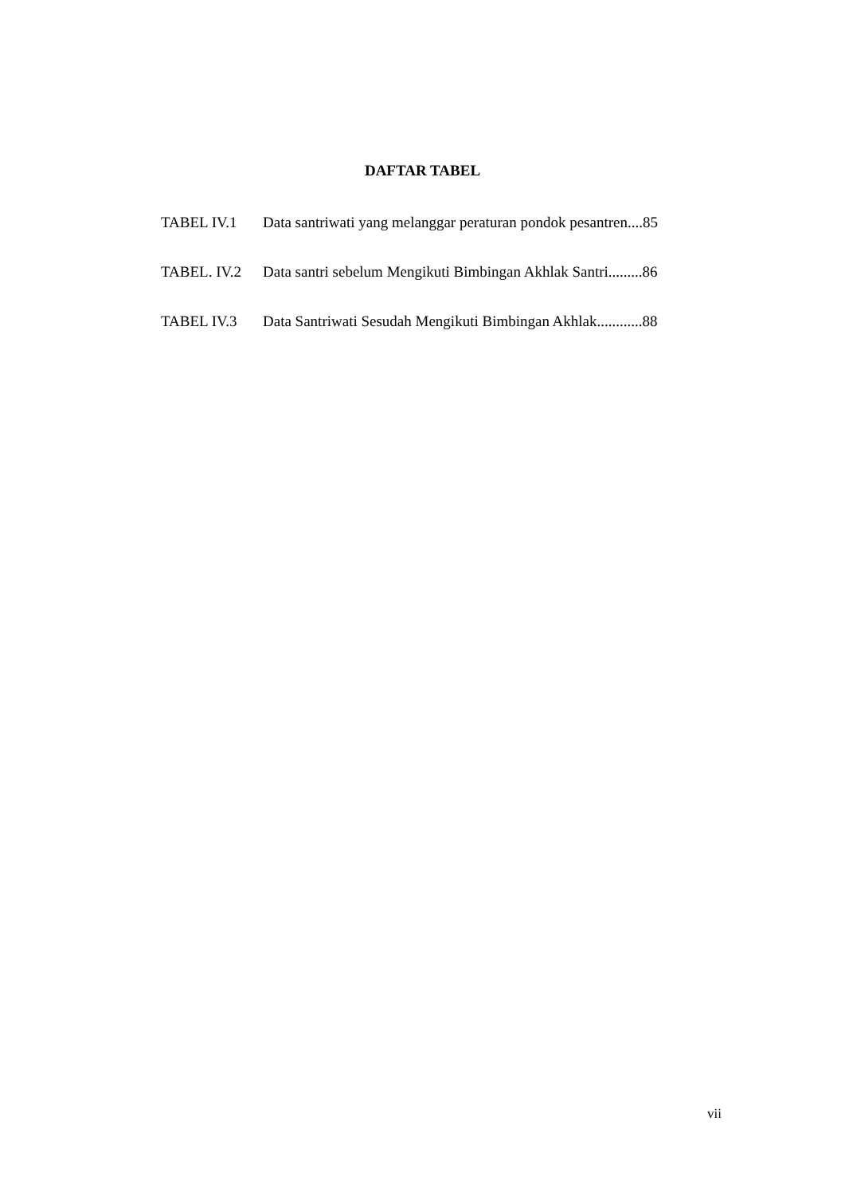DAFTAR TABEL
TABEL IV.1 Data santriwati yang melanggar peraturan pondok pesantren....85
TABEL. IV.2 Data santri sebelum Mengikuti Bimbingan Akhlak Santri.........86
TABEL IV.3 Data Santriwati Sesudah Mengikuti Bimbingan Akhlak............88
vii